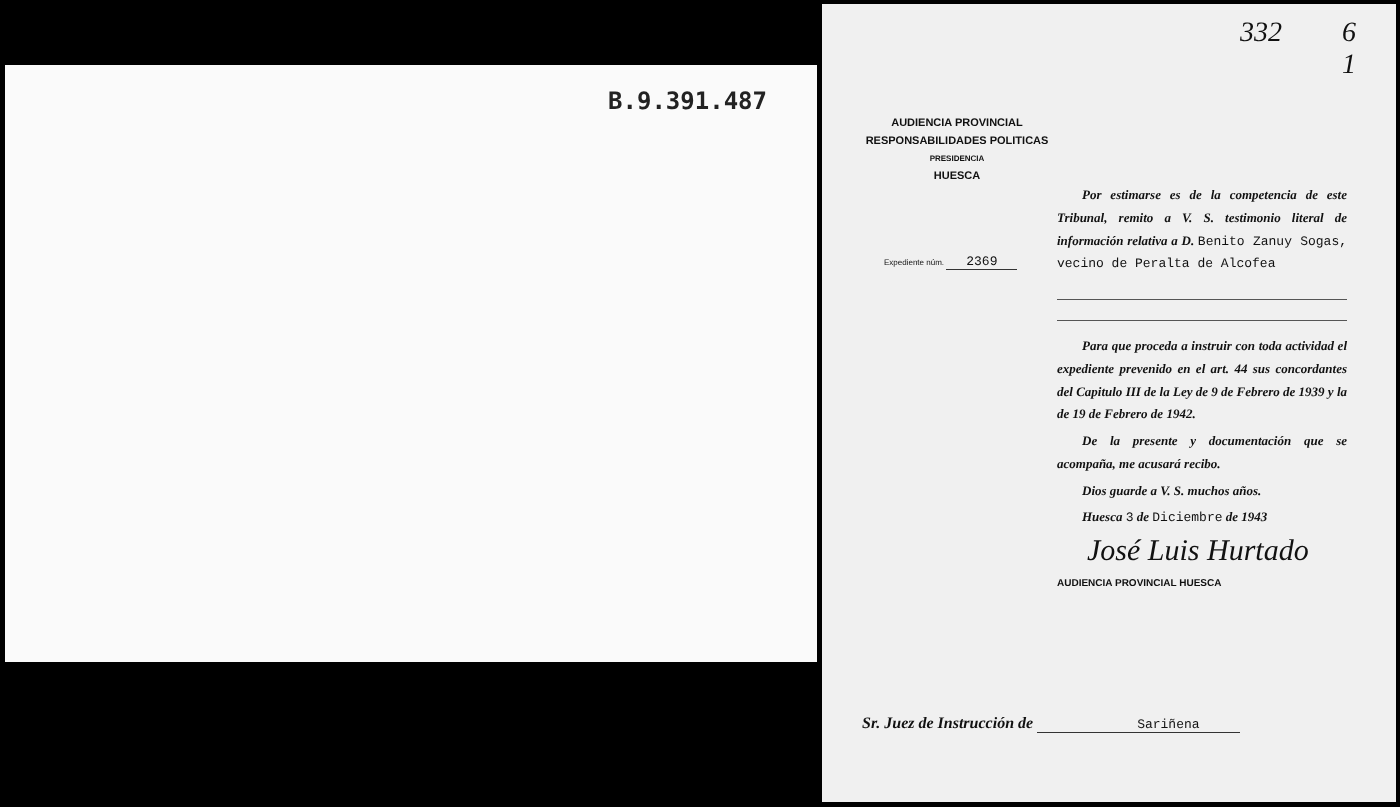B.9.391.487
332 6
1
AUDIENCIA PROVINCIAL
RESPONSABILIDADES POLITICAS
PRESIDENCIA
HUESCA
Expediente núm. 2369
Por estimarse es de la competencia de este Tribunal, remito a V. S. testimonio literal de información relativa a D. Benito Zanuy Sogas, vecino de Peralta de Alcofea
Para que proceda a instruir con toda actividad el expediente prevenido en el art. 44 sus concordantes del Capitulo III de la Ley de 9 de Febrero de 1939 y la de 19 de Febrero de 1942.
De la presente y documentación que se acompaña, me acusará recibo.
Dios guarde a V. S. muchos años.
Huesca 3 de Diciembre de 1943
José Luis Hurtado
AUDIENCIA PROVINCIAL HUESCA
Sr. Juez de Instrucción de Sariñena